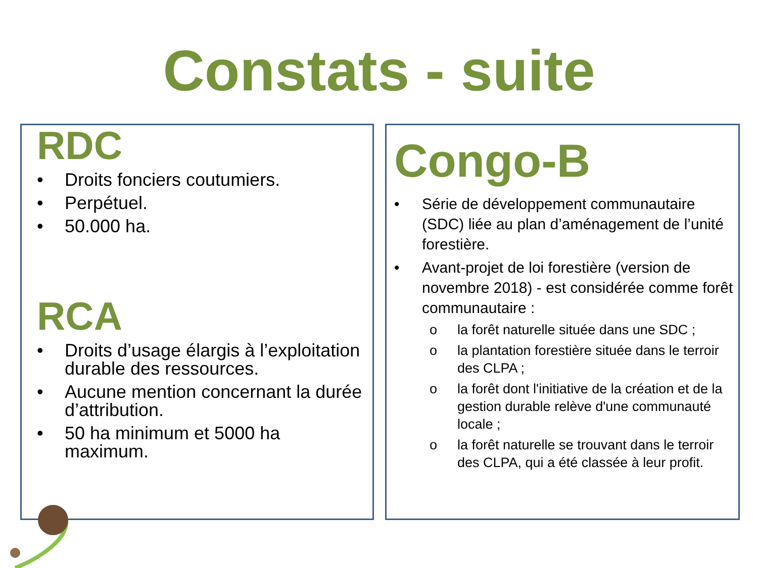Constats - suite
RDC
• Droits fonciers coutumiers.
• Perpétuel.
• 50.000 ha.
RCA
• Droits d’usage élargis à l’exploitation durable des ressources.
• Aucune mention concernant la durée d’attribution.
• 50 ha minimum et 5000 ha maximum.
Congo-B
• Série de développement communautaire (SDC) liée au plan d’aménagement de l’unité forestière.
• Avant-projet de loi forestière (version de novembre 2018) - est considérée comme forêt communautaire :
o la forêt naturelle située dans une SDC ;
o la plantation forestière située dans le terroir des CLPA ;
o la forêt dont l'initiative de la création et de la gestion durable relève d'une communauté locale ;
o la forêt naturelle se trouvant dans le terroir des CLPA, qui a été classée à leur profit.